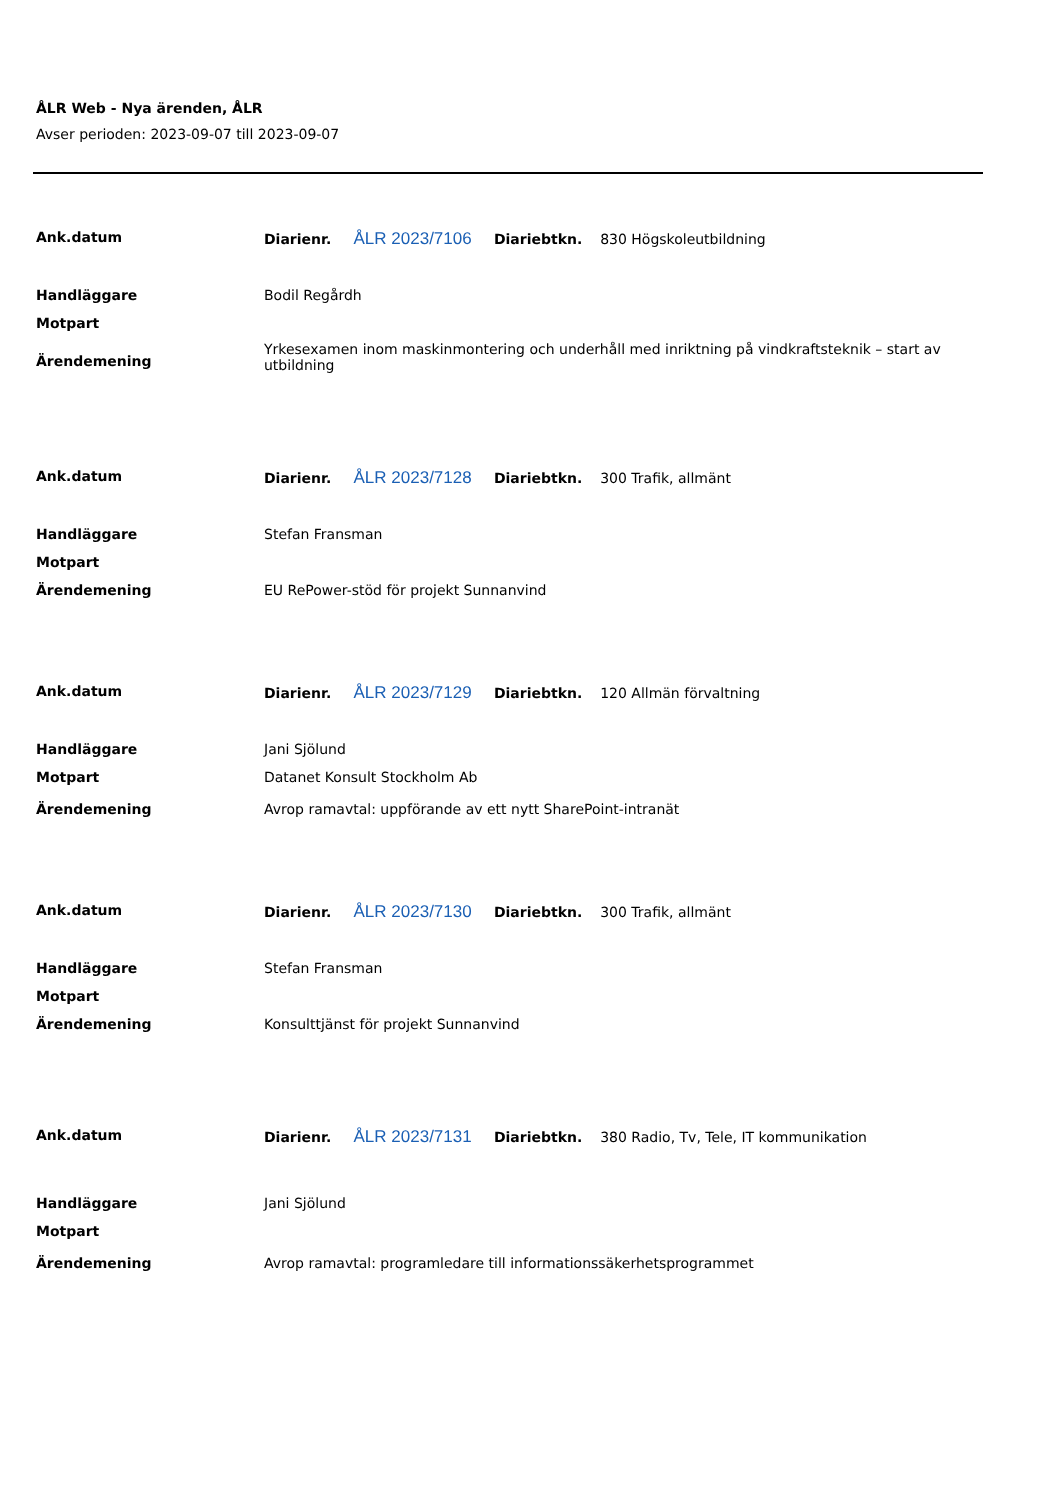ÅLR Web - Nya ärenden, ÅLR
Avser perioden: 2023-09-07 till 2023-09-07
| Ank.datum | Diarienr. ÅLR 2023/7106 Diariebtkn. 830 Högskoleutbildning |
| Handläggare | Bodil Regårdh |
| Motpart | |
| Ärendemening | Yrkesexamen inom maskinmontering och underhåll med inriktning på vindkraftsteknik – start av utbildning |
| Ank.datum | Diarienr. ÅLR 2023/7128 Diariebtkn. 300 Trafik, allmänt |
| Handläggare | Stefan Fransman |
| Motpart | |
| Ärendemening | EU RePower-stöd för projekt Sunnanvind |
| Ank.datum | Diarienr. ÅLR 2023/7129 Diariebtkn. 120 Allmän förvaltning |
| Handläggare | Jani Sjölund |
| Motpart | Datanet Konsult Stockholm Ab |
| Ärendemening | Avrop ramavtal: uppförande av ett nytt SharePoint-intranät |
| Ank.datum | Diarienr. ÅLR 2023/7130 Diariebtkn. 300 Trafik, allmänt |
| Handläggare | Stefan Fransman |
| Motpart | |
| Ärendemening | Konsulttjänst för projekt Sunnanvind |
| Ank.datum | Diarienr. ÅLR 2023/7131 Diariebtkn. 380 Radio, Tv, Tele, IT kommunikation |
| Handläggare | Jani Sjölund |
| Motpart | |
| Ärendemening | Avrop ramavtal: programledare till informationssäkerhetsprogrammet |